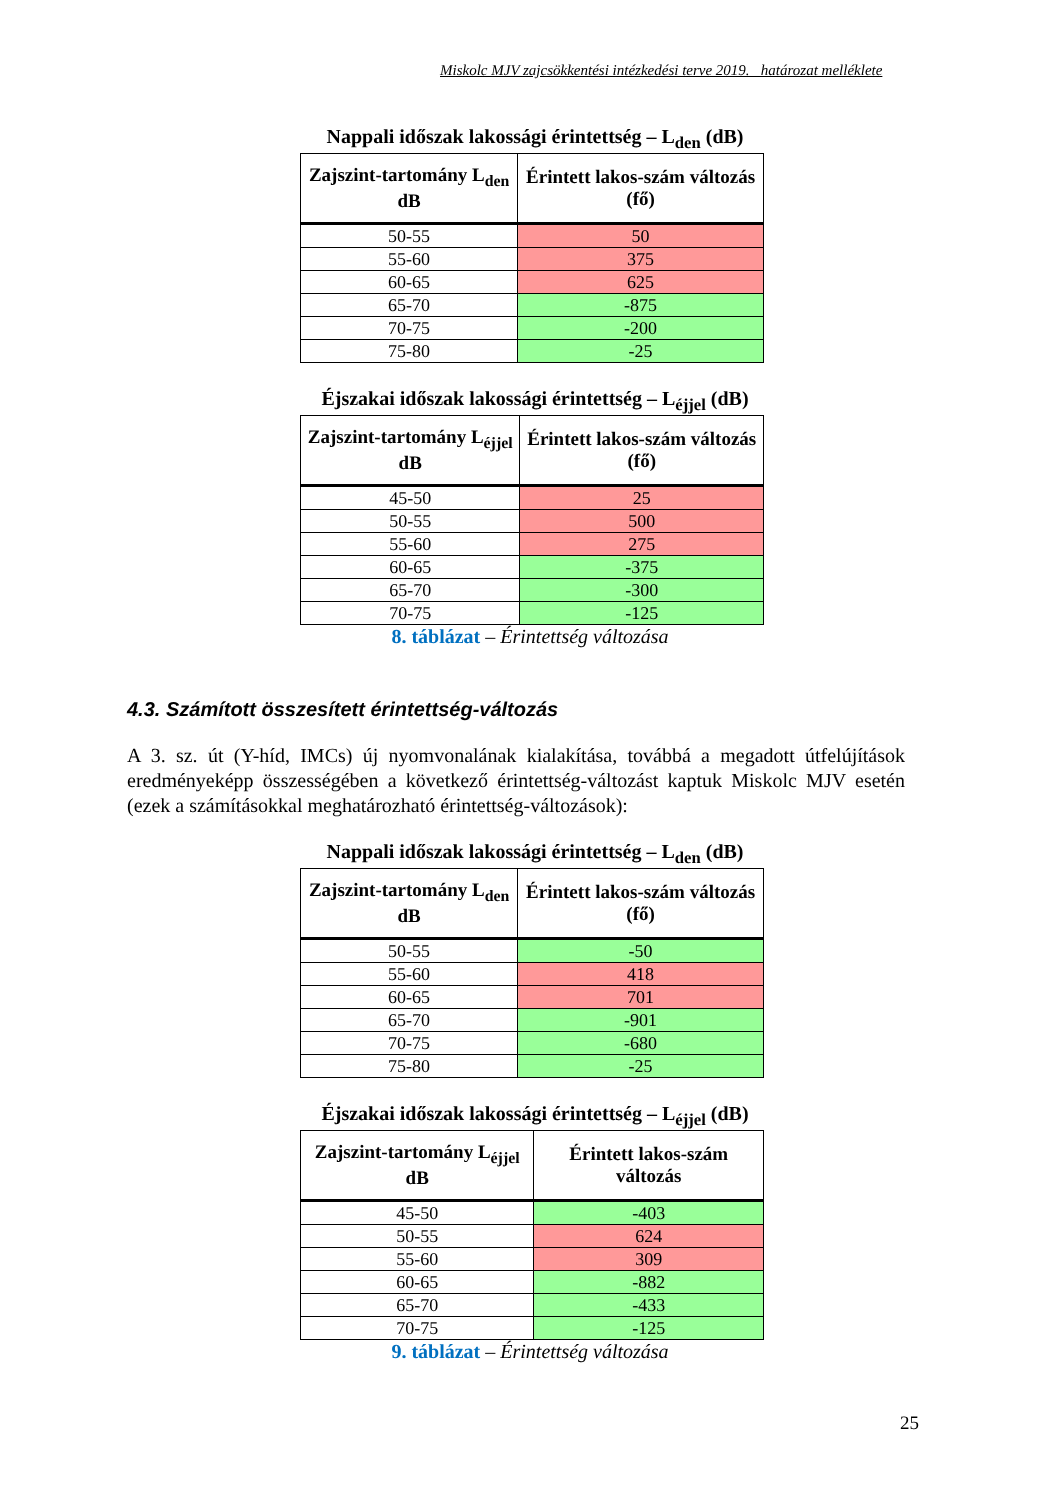Miskolc MJV zajcsökkentési intézkedési terve 2019. határozat melléklete
Nappali időszak lakossági érintettség – L<sub>den</sub> (dB)
| Zajszint-tartomány L<sub>den</sub> dB | Érintett lakos-szám változás (fő) |
| --- | --- |
| 50-55 | 50 |
| 55-60 | 375 |
| 60-65 | 625 |
| 65-70 | -875 |
| 70-75 | -200 |
| 75-80 | -25 |
Éjszakai időszak lakossági érintettség – L<sub>éjjel</sub> (dB)
| Zajszint-tartomány L<sub>éjjel</sub> dB | Érintett lakos-szám változás (fő) |
| --- | --- |
| 45-50 | 25 |
| 50-55 | 500 |
| 55-60 | 275 |
| 60-65 | -375 |
| 65-70 | -300 |
| 70-75 | -125 |
8. táblázat – Érintettség változása
4.3. Számított összesített érintettség-változás
A 3. sz. út (Y-híd, IMCs) új nyomvonalának kialakítása, továbbá a megadott útfelújítások eredményeképp összességében a következő érintettség-változást kaptuk Miskolc MJV esetén (ezek a számításokkal meghatározható érintettség-változások):
Nappali időszak lakossági érintettség – L<sub>den</sub> (dB)
| Zajszint-tartomány L<sub>den</sub> dB | Érintett lakos-szám változás (fő) |
| --- | --- |
| 50-55 | -50 |
| 55-60 | 418 |
| 60-65 | 701 |
| 65-70 | -901 |
| 70-75 | -680 |
| 75-80 | -25 |
Éjszakai időszak lakossági érintettség – L<sub>éjjel</sub> (dB)
| Zajszint-tartomány L<sub>éjjel</sub> dB | Érintett lakos-szám változás |
| --- | --- |
| 45-50 | -403 |
| 50-55 | 624 |
| 55-60 | 309 |
| 60-65 | -882 |
| 65-70 | -433 |
| 70-75 | -125 |
9. táblázat – Érintettség változása
25